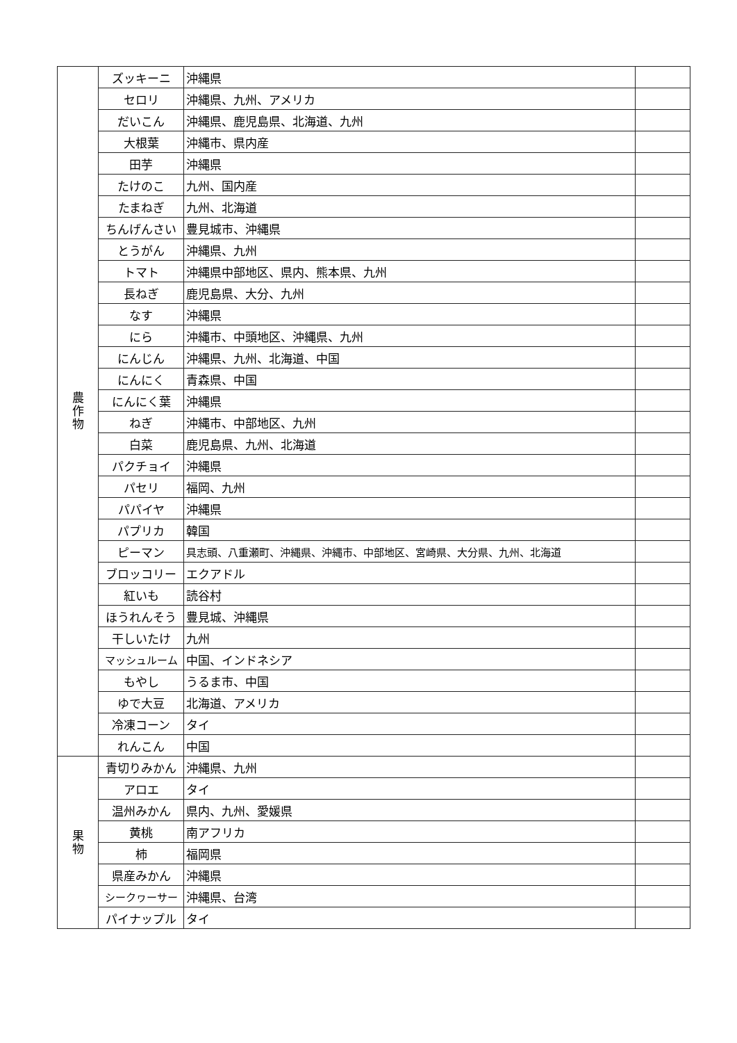| 農 作 物 | ズッキーニ | 沖縄県 | |
| | セロリ | 沖縄県、九州、アメリカ | |
| | だいこん | 沖縄県、鹿児島県、北海道、九州 | |
| | 大根葉 | 沖縄市、県内産 | |
| | 田芋 | 沖縄県 | |
| | たけのこ | 九州、国内産 | |
| | たまねぎ | 九州、北海道 | |
| | ちんげんさい | 豊見城市、沖縄県 | |
| | とうがん | 沖縄県、九州 | |
| | トマト | 沖縄県中部地区、県内、熊本県、九州 | |
| | 長ねぎ | 鹿児島県、大分、九州 | |
| | なす | 沖縄県 | |
| | にら | 沖縄市、中頭地区、沖縄県、九州 | |
| | にんじん | 沖縄県、九州、北海道、中国 | |
| | にんにく | 青森県、中国 | |
| | にんにく葉 | 沖縄県 | |
| | ねぎ | 沖縄市、中部地区、九州 | |
| | 白菜 | 鹿児島県、九州、北海道 | |
| | パクチョイ | 沖縄県 | |
| | パセリ | 福岡、九州 | |
| | パパイヤ | 沖縄県 | |
| | パプリカ | 韓国 | |
| | ピーマン | 具志頭、八重瀬町、沖縄県、沖縄市、中部地区、宮崎県、大分県、九州、北海道 | |
| | ブロッコリー | エクアドル | |
| | 紅いも | 読谷村 | |
| | ほうれんそう | 豊見城、沖縄県 | |
| | 干しいたけ | 九州 | |
| | マッシュルーム | 中国、インドネシア | |
| | もやし | うるま市、中国 | |
| | ゆで大豆 | 北海道、アメリカ | |
| | 冷凍コーン | タイ | |
| | れんこん | 中国 | |
| 果 物 | 青切りみかん | 沖縄県、九州 | |
| | アロエ | タイ | |
| | 温州みかん | 県内、九州、愛媛県 | |
| | 黄桃 | 南アフリカ | |
| | 柿 | 福岡県 | |
| | 県産みかん | 沖縄県 | |
| | シークヮーサー | 沖縄県、台湾 | |
| | パイナップル | タイ | |